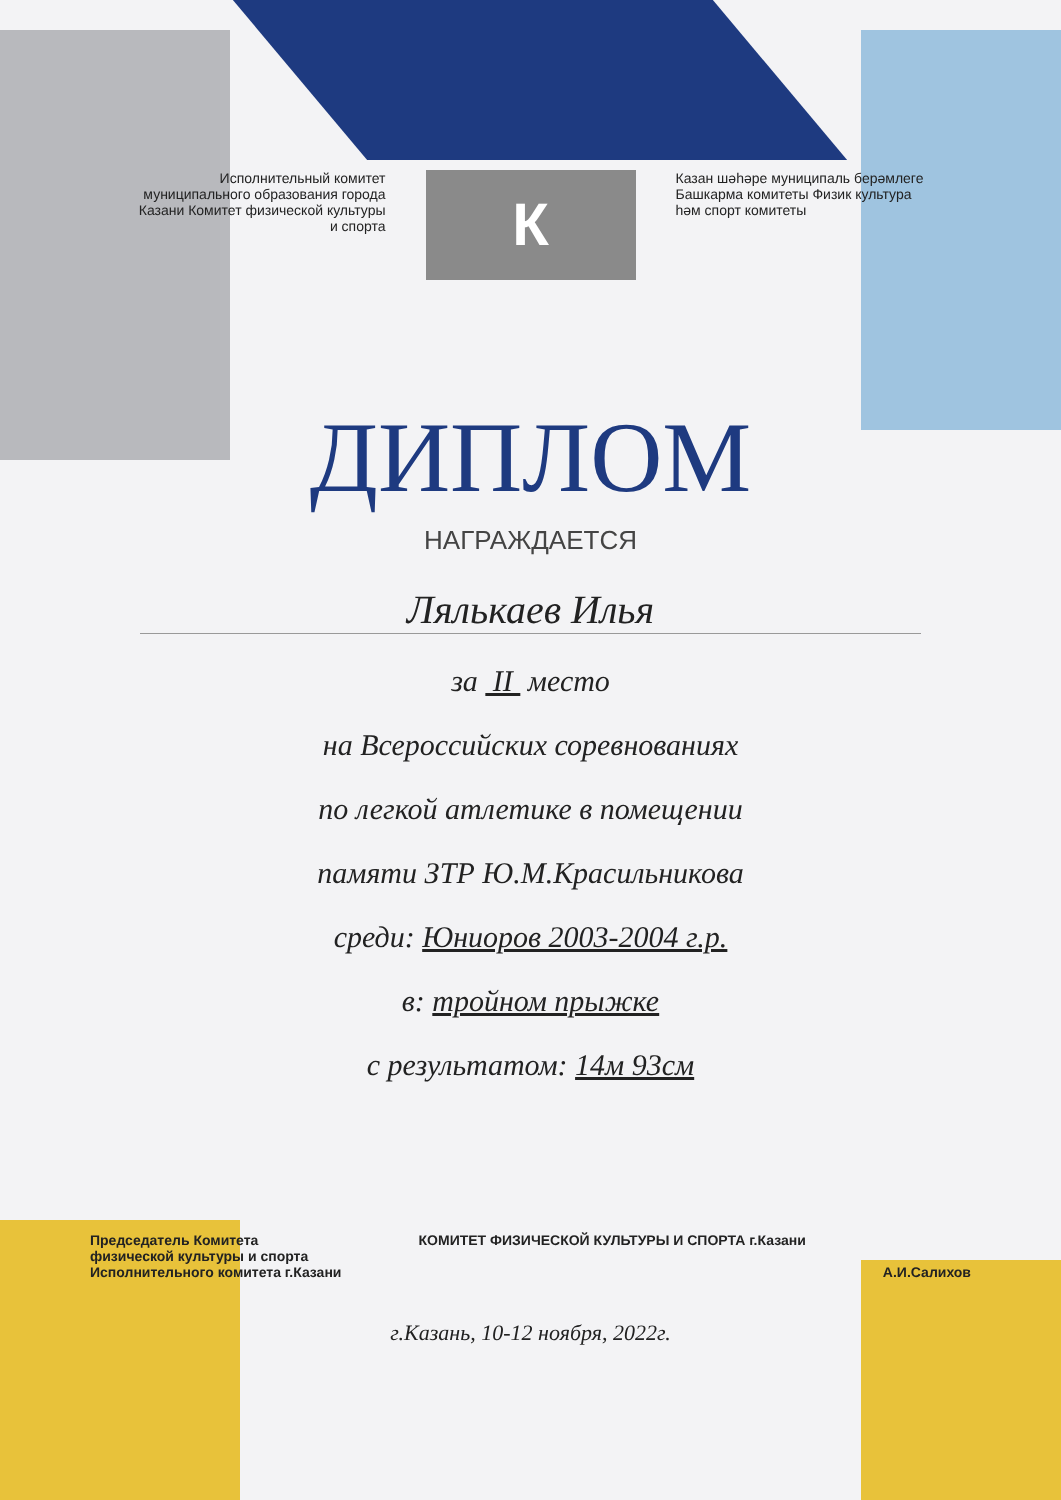Исполнительный комитет муниципального образования города Казани Комитет физической культуры и спорта
К
Казан шәһәре муниципаль берәмлеге Башкарма комитеты Физик культура һәм спорт комитеты
ДИПЛОМ
НАГРАЖДАЕТСЯ
Ляль­каев Илья
за II место
на Всероссийских соревнованиях
по легкой атлетике в помещении
памяти ЗТР Ю.М.Красильникова
среди: Юниоров 2003-2004 г.р.
в: тройном прыжке
с результатом: 14м 93см
Председатель Комитета
физической культуры и спорта
Исполнительного комитета г.Казани
КОМИТЕТ ФИЗИЧЕСКОЙ КУЛЬТУРЫ И СПОРТА г.Казани
А.И.Салихов
г.Казань, 10-12 ноября, 2022г.